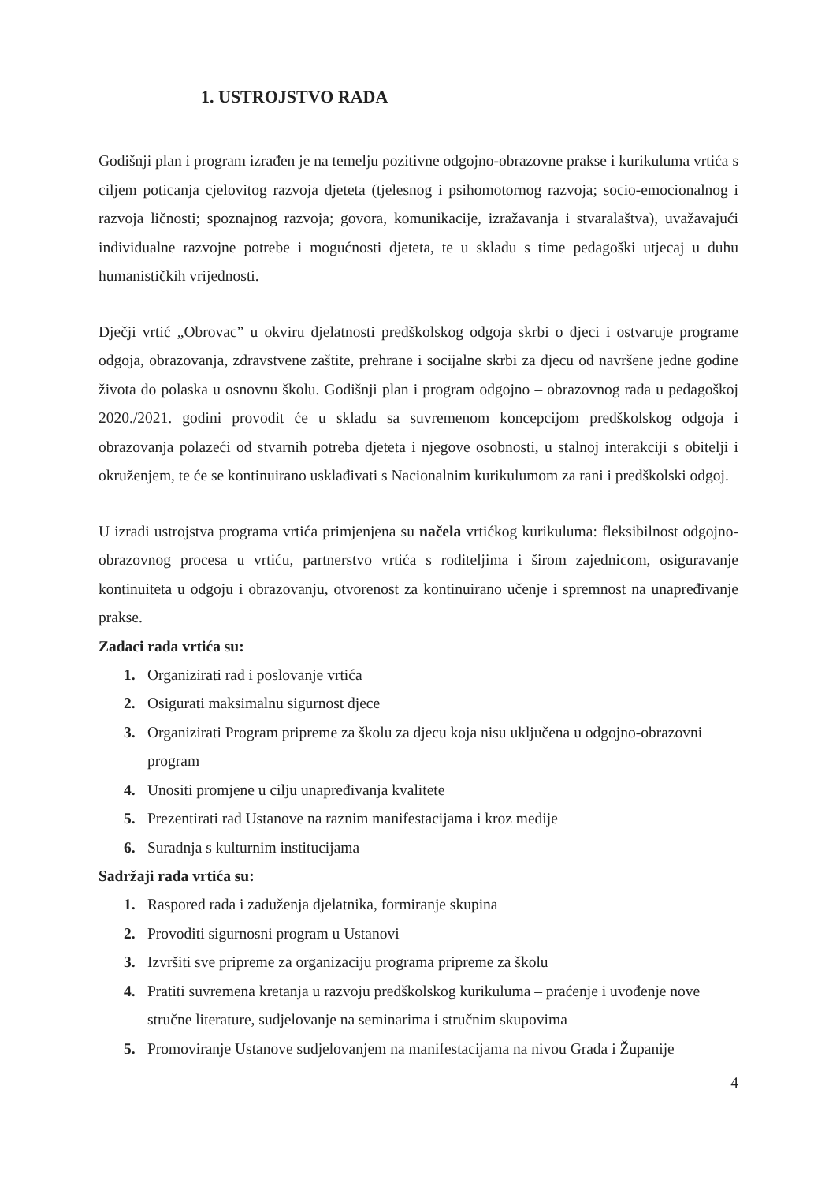1. USTROJSTVO RADA
Godišnji plan i program izrađen je na temelju pozitivne odgojno-obrazovne prakse i kurikuluma vrtića s ciljem poticanja cjelovitog razvoja djeteta (tjelesnog i psihomotornog razvoja; socio-emocionalnog i razvoja ličnosti; spoznajnog razvoja; govora, komunikacije, izražavanja i stvaralaštva), uvažavajući individualne razvojne potrebe i mogućnosti djeteta, te u skladu s time pedagoški utjecaj u duhu humanističkih vrijednosti.
Dječji vrtić „Obrovac” u okviru djelatnosti predškolskog odgoja skrbi o djeci i ostvaruje programe odgoja, obrazovanja, zdravstvene zaštite, prehrane i socijalne skrbi za djecu od navršene jedne godine života do polaska u osnovnu školu. Godišnji plan i program odgojno – obrazovnog rada u pedagoškoj 2020./2021. godini provodit će u skladu sa suvremenom koncepcijom predškolskog odgoja i obrazovanja polazeći od stvarnih potreba djeteta i njegove osobnosti, u stalnoj interakciji s obitelji i okruženjem, te će se kontinuirano usklađivati s Nacionalnim kurikulumom za rani i predškolski odgoj.
U izradi ustrojstva programa vrtića primjenjena su načela vrtićkog kurikuluma: fleksibilnost odgojno-obrazovnog procesa u vrtiću, partnerstvo vrtića s roditeljima i širom zajednicom, osiguravanje kontinuiteta u odgoju i obrazovanju, otvorenost za kontinuirano učenje i spremnost na unapređivanje prakse.
Zadaci rada vrtića su:
1. Organizirati rad i poslovanje vrtića
2. Osigurati maksimalnu sigurnost djece
3. Organizirati Program pripreme za školu za djecu koja nisu uključena u odgojno-obrazovni program
4. Unositi promjene u cilju unapređivanja kvalitete
5. Prezentirati rad Ustanove na raznim manifestacijama i kroz medije
6. Suradnja s kulturnim institucijama
Sadržaji rada vrtića su:
1. Raspored rada i zaduženja djelatnika, formiranje skupina
2. Provoditi sigurnosni program u Ustanovi
3. Izvršiti sve pripreme za organizaciju programa pripreme za školu
4. Pratiti suvremena kretanja u razvoju predškolskog kurikuluma – praćenje i uvođenje nove stručne literature, sudjelovanje na seminarima i stručnim skupovima
5. Promoviranje Ustanove sudjelovanjem na manifestacijama na nivou Grada i Županije
4